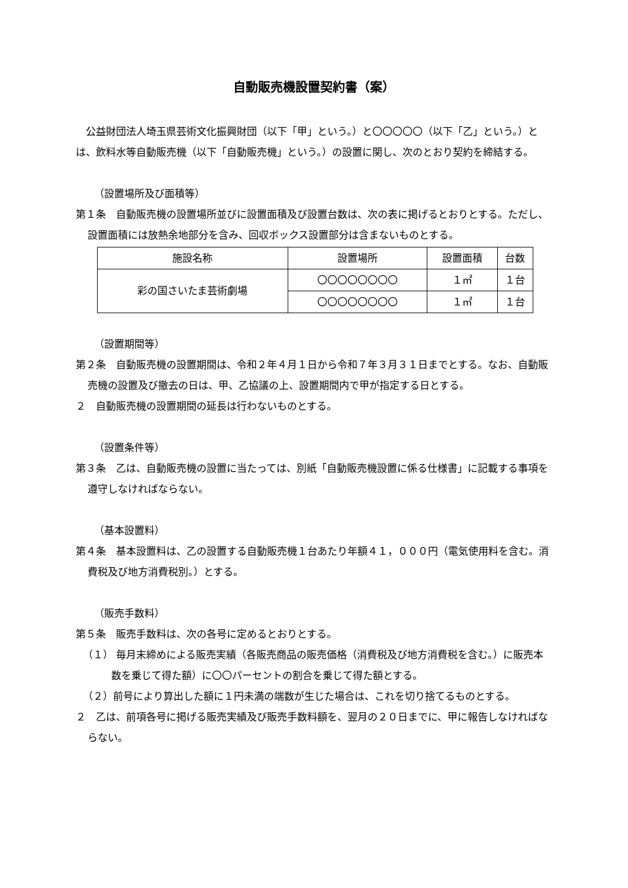自動販売機設置契約書（案）
公益財団法人埼玉県芸術文化振興財団（以下「甲」という。）と〇〇〇〇〇（以下「乙」という。）とは、飲料水等自動販売機（以下「自動販売機」という。）の設置に関し、次のとおり契約を締結する。
（設置場所及び面積等）
第１条　自動販売機の設置場所並びに設置面積及び設置台数は、次の表に掲げるとおりとする。ただし、設置面積には放熱余地部分を含み、回収ボックス設置部分は含まないものとする。
| 施設名称 | 設置場所 | 設置面積 | 台数 |
| --- | --- | --- | --- |
| 彩の国さいたま芸術劇場 | 〇〇〇〇〇〇〇〇 | １㎡ | １台 |
| | 〇〇〇〇〇〇〇〇 | １㎡ | １台 |
（設置期間等）
第２条　自動販売機の設置期間は、令和２年４月１日から令和７年３月３１日までとする。なお、自動販売機の設置及び撤去の日は、甲、乙協議の上、設置期間内で甲が指定する日とする。
２　自動販売機の設置期間の延長は行わないものとする。
（設置条件等）
第３条　乙は、自動販売機の設置に当たっては、別紙「自動販売機設置に係る仕様書」に記載する事項を遵守しなければならない。
（基本設置料）
第４条　基本設置料は、乙の設置する自動販売機１台あたり年額４１，０００円（電気使用料を含む。消費税及び地方消費税別。）とする。
（販売手数料）
第５条　販売手数料は、次の各号に定めるとおりとする。
（１） 毎月末締めによる販売実績（各販売商品の販売価格（消費税及び地方消費税を含む。）に販売本数を乗じて得た額）に〇〇パーセントの割合を乗じて得た額とする。
（２）前号により算出した額に１円未満の端数が生じた場合は、これを切り捨てるものとする。
２　乙は、前項各号に掲げる販売実績及び販売手数料額を、翌月の２０日までに、甲に報告しなければならない。